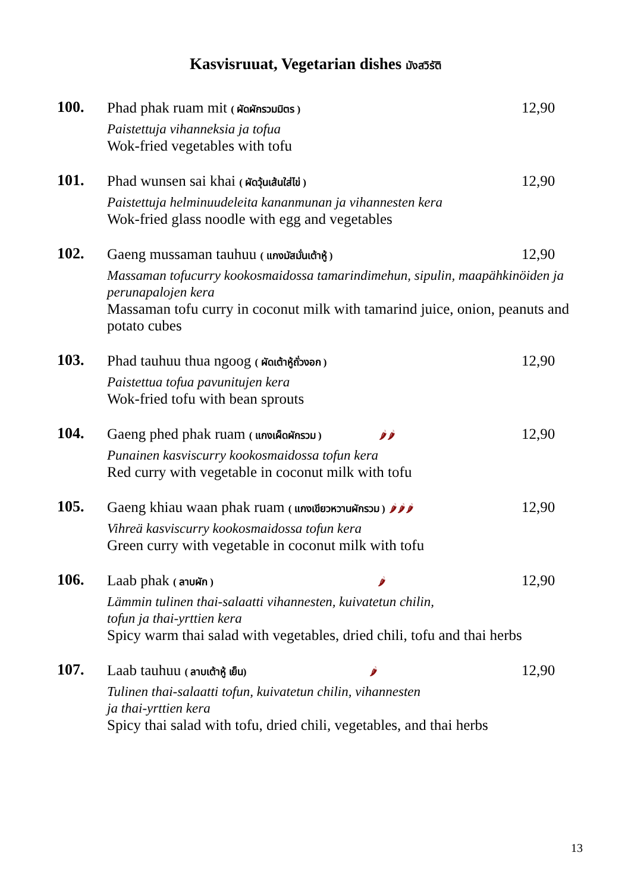Kasvisruuat, Vegetarian dishes มังสวิรัติ
100.
Phad phak ruam mit ( ผัดผักรวมมิตร )
12,90
Paistettuja vihanneksia ja tofua
Wok-fried vegetables with tofu
101.
Phad wunsen sai khai ( ผัดวุ้นเส้นใส่ไข่ )
12,90
Paistettuja helminuudeleita kananmunan ja vihannesten kera
Wok-fried glass noodle with egg and vegetables
102.
Gaeng mussaman tauhuu ( แกงมัสมั่นเต้าหู้ )
12,90
Massaman tofucurry kookosmaidossa tamarindimehun, sipulin, maapähkinöiden ja perunapalojen kera
Massaman tofu curry in coconut milk with tamarind juice, onion, peanuts and potato cubes
103.
Phad tauhuu thua ngoog ( ผัดเต้าหู้ถั่วงอก )
12,90
Paistettua tofua pavunitujen kera
Wok-fried tofu with bean sprouts
104.
Gaeng phed phak ruam ( แกงเผ็ดผักรวม ) 🌶🌶
12,90
Punainen kasviscurry kookosmaidossa tofun kera
Red curry with vegetable in coconut milk with tofu
105.
Gaeng khiau waan phak ruam ( แกงเขียวหวานผักรวม ) 🌶🌶🌶
12,90
Vihreä kasviscurry kookosmaidossa tofun kera
Green curry with vegetable in coconut milk with tofu
106.
Laab phak ( ลาบผัก ) 🌶
12,90
Lämmin tulinen thai-salaatti vihannesten, kuivatetun chilin,
tofun ja thai-yrttien kera
Spicy warm thai salad with vegetables, dried chili, tofu and thai herbs
107.
Laab tauhuu ( ลาบเต้าหู้ เย็น) 🌶
12,90
Tulinen thai-salaatti tofun, kuivatetun chilin, vihannesten
ja thai-yrttien kera
Spicy thai salad with tofu, dried chili, vegetables, and thai herbs
13